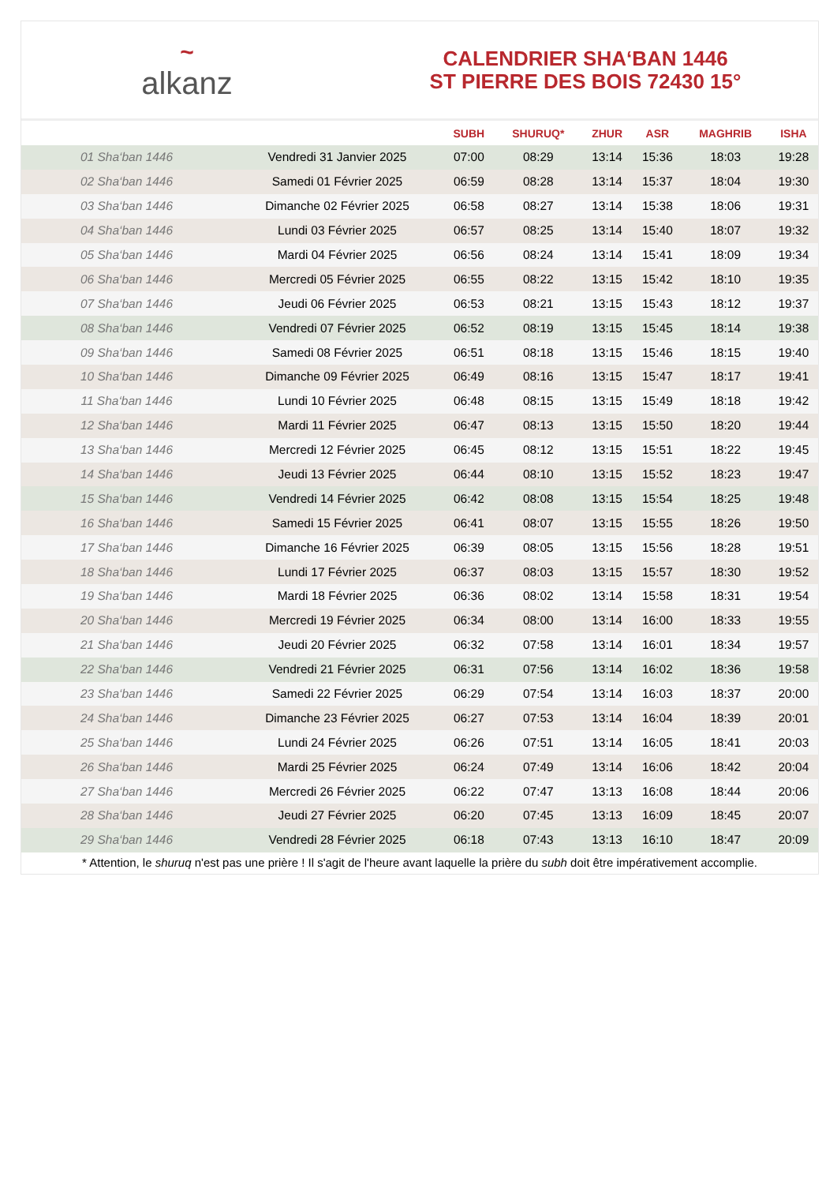~
alkanz
CALENDRIER SHA‘BAN 1446
ST PIERRE DES BOIS 72430 15°
| | | SUBH | SHURUQ* | ZHUR | ASR | MAGHRIB | ISHA |
| --- | --- | --- | --- | --- | --- | --- | --- |
| 01 Sha‘ban 1446 | Vendredi 31 Janvier 2025 | 07:00 | 08:29 | 13:14 | 15:36 | 18:03 | 19:28 |
| 02 Sha‘ban 1446 | Samedi 01 Février 2025 | 06:59 | 08:28 | 13:14 | 15:37 | 18:04 | 19:30 |
| 03 Sha‘ban 1446 | Dimanche 02 Février 2025 | 06:58 | 08:27 | 13:14 | 15:38 | 18:06 | 19:31 |
| 04 Sha‘ban 1446 | Lundi 03 Février 2025 | 06:57 | 08:25 | 13:14 | 15:40 | 18:07 | 19:32 |
| 05 Sha‘ban 1446 | Mardi 04 Février 2025 | 06:56 | 08:24 | 13:14 | 15:41 | 18:09 | 19:34 |
| 06 Sha‘ban 1446 | Mercredi 05 Février 2025 | 06:55 | 08:22 | 13:15 | 15:42 | 18:10 | 19:35 |
| 07 Sha‘ban 1446 | Jeudi 06 Février 2025 | 06:53 | 08:21 | 13:15 | 15:43 | 18:12 | 19:37 |
| 08 Sha‘ban 1446 | Vendredi 07 Février 2025 | 06:52 | 08:19 | 13:15 | 15:45 | 18:14 | 19:38 |
| 09 Sha‘ban 1446 | Samedi 08 Février 2025 | 06:51 | 08:18 | 13:15 | 15:46 | 18:15 | 19:40 |
| 10 Sha‘ban 1446 | Dimanche 09 Février 2025 | 06:49 | 08:16 | 13:15 | 15:47 | 18:17 | 19:41 |
| 11 Sha‘ban 1446 | Lundi 10 Février 2025 | 06:48 | 08:15 | 13:15 | 15:49 | 18:18 | 19:42 |
| 12 Sha‘ban 1446 | Mardi 11 Février 2025 | 06:47 | 08:13 | 13:15 | 15:50 | 18:20 | 19:44 |
| 13 Sha‘ban 1446 | Mercredi 12 Février 2025 | 06:45 | 08:12 | 13:15 | 15:51 | 18:22 | 19:45 |
| 14 Sha‘ban 1446 | Jeudi 13 Février 2025 | 06:44 | 08:10 | 13:15 | 15:52 | 18:23 | 19:47 |
| 15 Sha‘ban 1446 | Vendredi 14 Février 2025 | 06:42 | 08:08 | 13:15 | 15:54 | 18:25 | 19:48 |
| 16 Sha‘ban 1446 | Samedi 15 Février 2025 | 06:41 | 08:07 | 13:15 | 15:55 | 18:26 | 19:50 |
| 17 Sha‘ban 1446 | Dimanche 16 Février 2025 | 06:39 | 08:05 | 13:15 | 15:56 | 18:28 | 19:51 |
| 18 Sha‘ban 1446 | Lundi 17 Février 2025 | 06:37 | 08:03 | 13:15 | 15:57 | 18:30 | 19:52 |
| 19 Sha‘ban 1446 | Mardi 18 Février 2025 | 06:36 | 08:02 | 13:14 | 15:58 | 18:31 | 19:54 |
| 20 Sha‘ban 1446 | Mercredi 19 Février 2025 | 06:34 | 08:00 | 13:14 | 16:00 | 18:33 | 19:55 |
| 21 Sha‘ban 1446 | Jeudi 20 Février 2025 | 06:32 | 07:58 | 13:14 | 16:01 | 18:34 | 19:57 |
| 22 Sha‘ban 1446 | Vendredi 21 Février 2025 | 06:31 | 07:56 | 13:14 | 16:02 | 18:36 | 19:58 |
| 23 Sha‘ban 1446 | Samedi 22 Février 2025 | 06:29 | 07:54 | 13:14 | 16:03 | 18:37 | 20:00 |
| 24 Sha‘ban 1446 | Dimanche 23 Février 2025 | 06:27 | 07:53 | 13:14 | 16:04 | 18:39 | 20:01 |
| 25 Sha‘ban 1446 | Lundi 24 Février 2025 | 06:26 | 07:51 | 13:14 | 16:05 | 18:41 | 20:03 |
| 26 Sha‘ban 1446 | Mardi 25 Février 2025 | 06:24 | 07:49 | 13:14 | 16:06 | 18:42 | 20:04 |
| 27 Sha‘ban 1446 | Mercredi 26 Février 2025 | 06:22 | 07:47 | 13:13 | 16:08 | 18:44 | 20:06 |
| 28 Sha‘ban 1446 | Jeudi 27 Février 2025 | 06:20 | 07:45 | 13:13 | 16:09 | 18:45 | 20:07 |
| 29 Sha‘ban 1446 | Vendredi 28 Février 2025 | 06:18 | 07:43 | 13:13 | 16:10 | 18:47 | 20:09 |
* Attention, le shuruq n'est pas une prière ! Il s'agit de l'heure avant laquelle la prière du subh doit être impérativement accomplie.